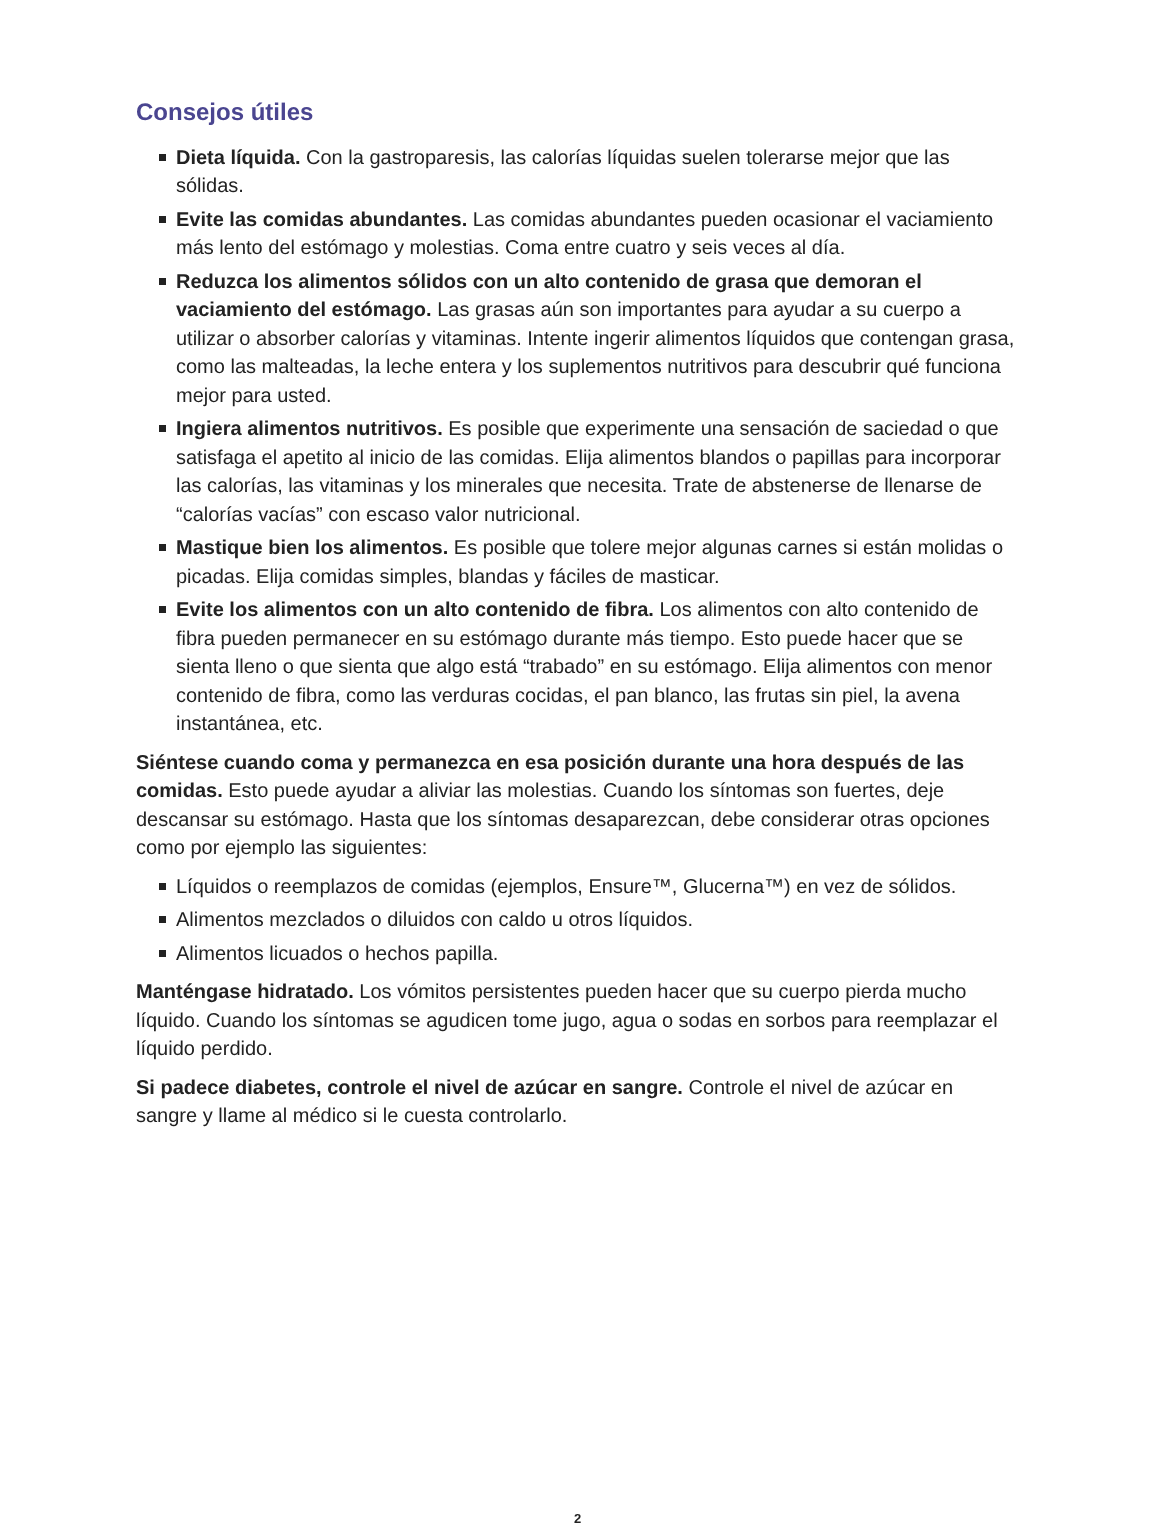Consejos útiles
Dieta líquida. Con la gastroparesis, las calorías líquidas suelen tolerarse mejor que las sólidas.
Evite las comidas abundantes. Las comidas abundantes pueden ocasionar el vaciamiento más lento del estómago y molestias. Coma entre cuatro y seis veces al día.
Reduzca los alimentos sólidos con un alto contenido de grasa que demoran el vaciamiento del estómago. Las grasas aún son importantes para ayudar a su cuerpo a utilizar o absorber calorías y vitaminas. Intente ingerir alimentos líquidos que contengan grasa, como las malteadas, la leche entera y los suplementos nutritivos para descubrir qué funciona mejor para usted.
Ingiera alimentos nutritivos. Es posible que experimente una sensación de saciedad o que satisfaga el apetito al inicio de las comidas. Elija alimentos blandos o papillas para incorporar las calorías, las vitaminas y los minerales que necesita. Trate de abstenerse de llenarse de “calorías vacías” con escaso valor nutricional.
Mastique bien los alimentos. Es posible que tolere mejor algunas carnes si están molidas o picadas. Elija comidas simples, blandas y fáciles de masticar.
Evite los alimentos con un alto contenido de fibra. Los alimentos con alto contenido de fibra pueden permanecer en su estómago durante más tiempo. Esto puede hacer que se sienta lleno o que sienta que algo está “trabado” en su estómago. Elija alimentos con menor contenido de fibra, como las verduras cocidas, el pan blanco, las frutas sin piel, la avena instantánea, etc.
Siéntese cuando coma y permanezca en esa posición durante una hora después de las comidas. Esto puede ayudar a aliviar las molestias. Cuando los síntomas son fuertes, deje descansar su estómago. Hasta que los síntomas desaparezcan, debe considerar otras opciones como por ejemplo las siguientes:
Líquidos o reemplazos de comidas (ejemplos, Ensure™, Glucerna™) en vez de sólidos.
Alimentos mezclados o diluidos con caldo u otros líquidos.
Alimentos licuados o hechos papilla.
Manténgase hidratado. Los vómitos persistentes pueden hacer que su cuerpo pierda mucho líquido. Cuando los síntomas se agudicen tome jugo, agua o sodas en sorbos para reemplazar el líquido perdido.
Si padece diabetes, controle el nivel de azúcar en sangre. Controle el nivel de azúcar en sangre y llame al médico si le cuesta controlarlo.
2